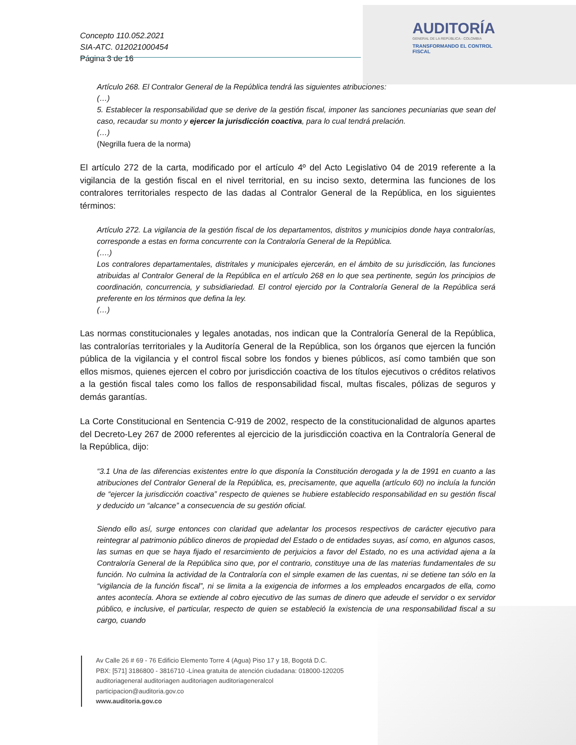Concepto 110.052.2021
SIA-ATC. 012021000454
Página 3 de 16
AUDITORÍA
GENERAL DE LA REPÚBLICA - COLOMBIA
TRANSFORMANDO EL CONTROL FISCAL
Artículo 268. El Contralor General de la República tendrá las siguientes atribuciones:
(…)
5. Establecer la responsabilidad que se derive de la gestión fiscal, imponer las sanciones pecuniarias que sean del caso, recaudar su monto y ejercer la jurisdicción coactiva, para lo cual tendrá prelación.
(…)
(Negrilla fuera de la norma)
El artículo 272 de la carta, modificado por el artículo 4º del Acto Legislativo 04 de 2019 referente a la vigilancia de la gestión fiscal en el nivel territorial, en su inciso sexto, determina las funciones de los contralores territoriales respecto de las dadas al Contralor General de la República, en los siguientes términos:
Artículo 272. La vigilancia de la gestión fiscal de los departamentos, distritos y municipios donde haya contralorías, corresponde a estas en forma concurrente con la Contraloría General de la República.
(….)
Los contralores departamentales, distritales y municipales ejercerán, en el ámbito de su jurisdicción, las funciones atribuidas al Contralor General de la República en el artículo 268 en lo que sea pertinente, según los principios de coordinación, concurrencia, y subsidiariedad. El control ejercido por la Contraloría General de la República será preferente en los términos que defina la ley.
(…)
Las normas constitucionales y legales anotadas, nos indican que la Contraloría General de la República, las contralorías territoriales y la Auditoría General de la República, son los órganos que ejercen la función pública de la vigilancia y el control fiscal sobre los fondos y bienes públicos, así como también que son ellos mismos, quienes ejercen el cobro por jurisdicción coactiva de los títulos ejecutivos o créditos relativos a la gestión fiscal tales como los fallos de responsabilidad fiscal, multas fiscales, pólizas de seguros y demás garantías.
La Corte Constitucional en Sentencia C-919 de 2002, respecto de la constitucionalidad de algunos apartes del Decreto-Ley 267 de 2000 referentes al ejercicio de la jurisdicción coactiva en la Contraloría General de la República, dijo:
“3.1 Una de las diferencias existentes entre lo que disponía la Constitución derogada y la de 1991 en cuanto a las atribuciones del Contralor General de la República, es, precisamente, que aquella (artículo 60) no incluía la función de “ejercer la jurisdicción coactiva” respecto de quienes se hubiere establecido responsabilidad en su gestión fiscal y deducido un “alcance” a consecuencia de su gestión oficial.
Siendo ello así, surge entonces con claridad que adelantar los procesos respectivos de carácter ejecutivo para reintegrar al patrimonio público dineros de propiedad del Estado o de entidades suyas, así como, en algunos casos, las sumas en que se haya fijado el resarcimiento de perjuicios a favor del Estado, no es una actividad ajena a la Contraloría General de la República sino que, por el contrario, constituye una de las materias fundamentales de su función. No culmina la actividad de la Contraloría con el simple examen de las cuentas, ni se detiene tan sólo en la “vigilancia de la función fiscal”, ni se limita a la exigencia de informes a los empleados encargados de ella, como antes acontecía. Ahora se extiende al cobro ejecutivo de las sumas de dinero que adeude el servidor o ex servidor público, e inclusive, el particular, respecto de quien se estableció la existencia de una responsabilidad fiscal a su cargo, cuando
Av Calle 26 # 69 - 76 Edificio Elemento Torre 4 (Agua) Piso 17 y 18, Bogotá D.C.
PBX: [571] 3186800 - 3816710 -Línea gratuita de atención ciudadana: 018000-120205
auditoriageneral auditoriagen auditoriagen auditoriageneralcol
participacion@auditoria.gov.co
www.auditoria.gov.co